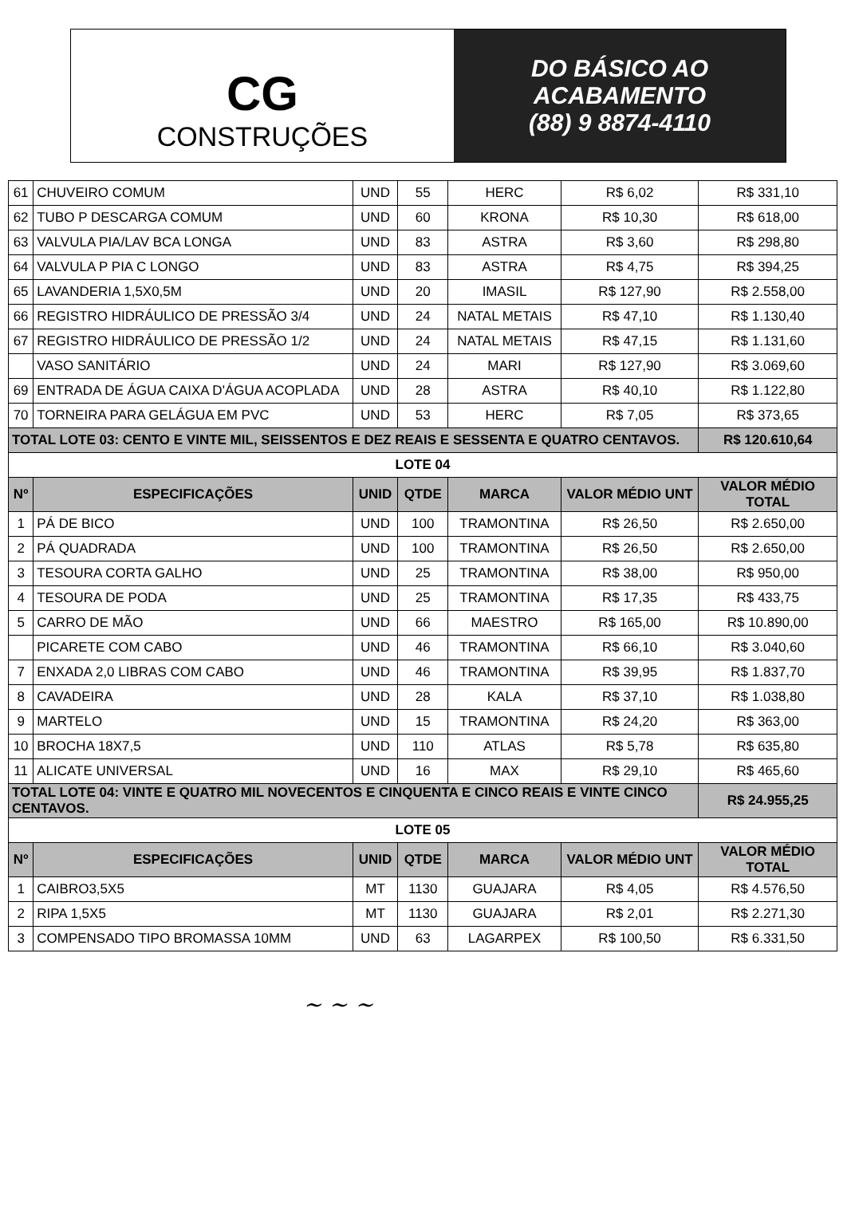CG
CONSTRUÇÕES
DO BÁSICO AO
ACABAMENTO
(88) 9 8874-4110
| 61 | CHUVEIRO COMUM | UND | 55 | HERC | R$ 6,02 | R$ 331,10 |
| 62 | TUBO P DESCARGA COMUM | UND | 60 | KRONA | R$ 10,30 | R$ 618,00 |
| 63 | VALVULA PIA/LAV BCA LONGA | UND | 83 | ASTRA | R$ 3,60 | R$ 298,80 |
| 64 | VALVULA P PIA C LONGO | UND | 83 | ASTRA | R$ 4,75 | R$ 394,25 |
| 65 | LAVANDERIA 1,5X0,5M | UND | 20 | IMASIL | R$ 127,90 | R$ 2.558,00 |
| 66 | REGISTRO HIDRÁULICO DE PRESSÃO 3/4 | UND | 24 | NATAL METAIS | R$ 47,10 | R$ 1.130,40 |
| 67 | REGISTRO HIDRÁULICO DE PRESSÃO 1/2 | UND | 24 | NATAL METAIS | R$ 47,15 | R$ 1.131,60 |
| | VASO SANITÁRIO | UND | 24 | MARI | R$ 127,90 | R$ 3.069,60 |
| 69 | ENTRADA DE ÁGUA CAIXA D'ÁGUA ACOPLADA | UND | 28 | ASTRA | R$ 40,10 | R$ 1.122,80 |
| 70 | TORNEIRA PARA GELÁGUA EM PVC | UND | 53 | HERC | R$ 7,05 | R$ 373,65 |
| TOTAL LOTE 03: CENTO E VINTE MIL, SEISSENTOS E DEZ REAIS E SESSENTA E QUATRO CENTAVOS. | | | | | | R$ 120.610,64 |
| LOTE 04 | | | | | | |
| Nº | ESPECIFICAÇÕES | UNID | QTDE | MARCA | VALOR MÉDIO UNT | VALOR MÉDIO TOTAL |
| 1 | PÁ DE BICO | UND | 100 | TRAMONTINA | R$ 26,50 | R$ 2.650,00 |
| 2 | PÁ QUADRADA | UND | 100 | TRAMONTINA | R$ 26,50 | R$ 2.650,00 |
| 3 | TESOURA CORTA GALHO | UND | 25 | TRAMONTINA | R$ 38,00 | R$ 950,00 |
| 4 | TESOURA DE PODA | UND | 25 | TRAMONTINA | R$ 17,35 | R$ 433,75 |
| 5 | CARRO DE MÃO | UND | 66 | MAESTRO | R$ 165,00 | R$ 10.890,00 |
| | PICARETE COM CABO | UND | 46 | TRAMONTINA | R$ 66,10 | R$ 3.040,60 |
| 7 | ENXADA 2,0 LIBRAS COM CABO | UND | 46 | TRAMONTINA | R$ 39,95 | R$ 1.837,70 |
| 8 | CAVADEIRA | UND | 28 | KALA | R$ 37,10 | R$ 1.038,80 |
| 9 | MARTELO | UND | 15 | TRAMONTINA | R$ 24,20 | R$ 363,00 |
| 10 | BROCHA 18X7,5 | UND | 110 | ATLAS | R$ 5,78 | R$ 635,80 |
| 11 | ALICATE UNIVERSAL | UND | 16 | MAX | R$ 29,10 | R$ 465,60 |
| TOTAL LOTE 04: VINTE E QUATRO MIL NOVECENTOS E CINQUENTA E CINCO REAIS E VINTE CINCO CENTAVOS. | | | | | | R$ 24.955,25 |
| LOTE 05 | | | | | | |
| Nº | ESPECIFICAÇÕES | UNID | QTDE | MARCA | VALOR MÉDIO UNT | VALOR MÉDIO TOTAL |
| 1 | CAIBRO3,5X5 | MT | 1130 | GUAJARA | R$ 4,05 | R$ 4.576,50 |
| 2 | RIPA 1,5X5 | MT | 1130 | GUAJARA | R$ 2,01 | R$ 2.271,30 |
| 3 | COMPENSADO TIPO BROMASSA 10MM | UND | 63 | LAGARPEX | R$ 100,50 | R$ 6.331,50 |
~ ~ ~